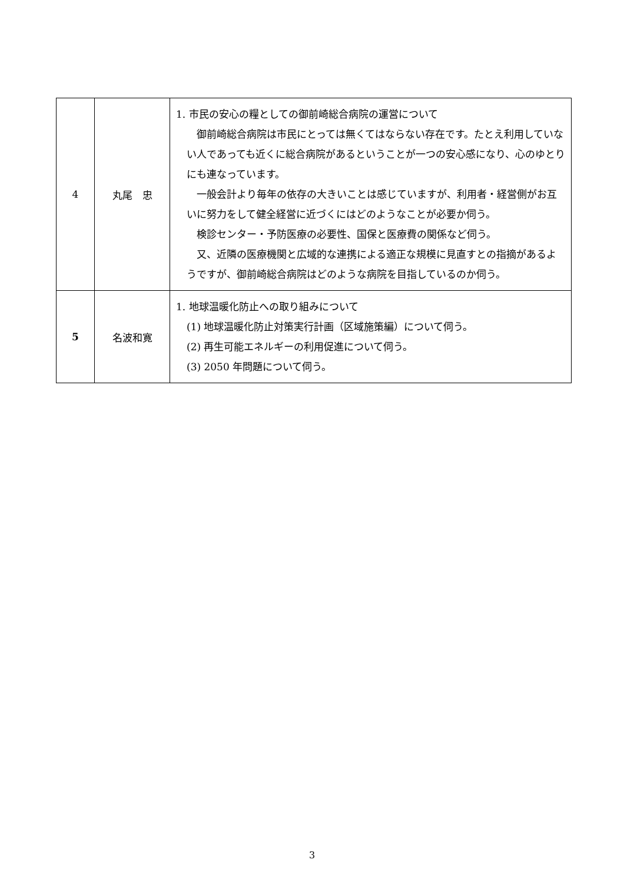| 4 | 丸尾 忠 | 1. 市民の安心の糧としての御前崎総合病院の運営について 御前崎総合病院は市民にとっては無くてはならない存在です。たとえ利用していない人であっても近くに総合病院があるということが一つの安心感になり、心のゆとりにも連なっています。 一般会計より毎年の依存の大きいことは感じていますが、利用者・経営側がお互いに努力をして健全経営に近づくにはどのようなことが必要か伺う。 検診センター・予防医療の必要性、国保と医療費の関係など伺う。 又、近隣の医療機関と広域的な連携による適正な規模に見直すとの指摘があるようですが、御前崎総合病院はどのような病院を目指しているのか伺う。 |
| 5 | 名波和寛 | 1. 地球温暖化防止への取り組みについて (1) 地球温暖化防止対策実行計画（区域施策編）について伺う。 (2) 再生可能エネルギーの利用促進について伺う。 (3) 2050 年問題について伺う。 |
3